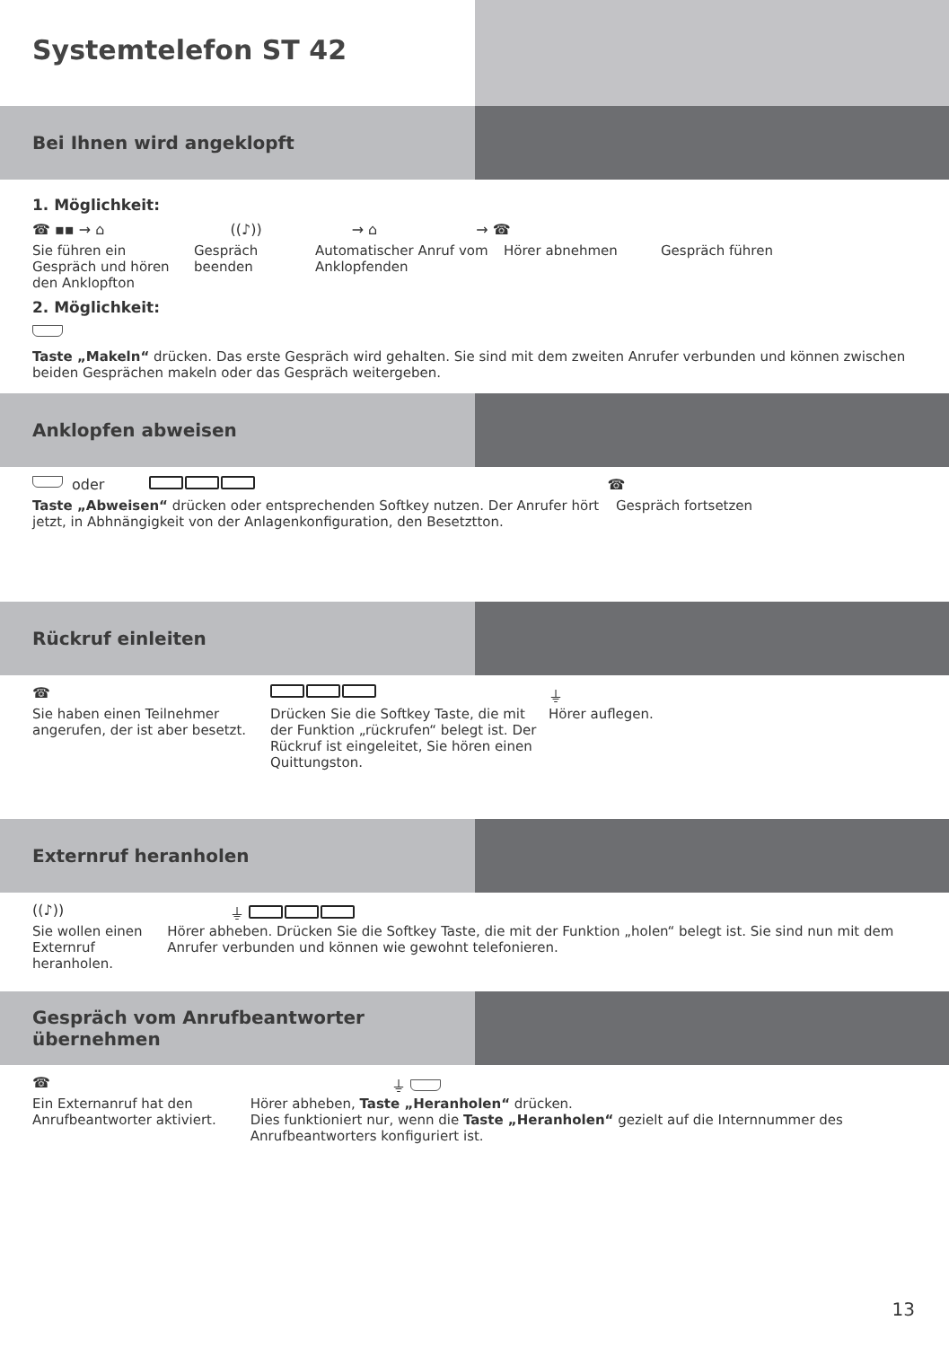Systemtelefon ST 42
Bei Ihnen wird angeklopft
1. Möglichkeit:
☎ ▪▪ → ⌂ ((♪)) → ⌂ → ☎
Sie führen ein Gespräch und hören den Anklopfton
Gespräch beenden
Automatischer Anruf vom Anklopfenden
Hörer abnehmen Gespräch führen
2. Möglichkeit:
Taste „Makeln“ drücken. Das erste Gespräch wird gehalten. Sie sind mit dem zweiten Anrufer verbunden und können zwischen beiden Gesprächen makeln oder das Gespräch weitergeben.
Anklopfen abweisen
oder ☎
Taste „Abweisen“ drücken oder entsprechenden Softkey nutzen. Der Anrufer hört jetzt, in Abhnängigkeit von der Anlagenkonfiguration, den Besetztton.
Gespräch fortsetzen
Rückruf einleiten
☎ ⏚
Sie haben einen Teilnehmer angerufen, der ist aber besetzt.
Drücken Sie die Softkey Taste, die mit der Funktion „rückrufen“ belegt ist. Der Rückruf ist eingeleitet, Sie hören einen Quittungston.
Hörer auflegen.
Externruf heranholen
((♪)) ⏚
Sie wollen einen Externruf heranholen.
Hörer abheben. Drücken Sie die Softkey Taste, die mit der Funktion „holen“ belegt ist. Sie sind nun mit dem Anrufer verbunden und können wie gewohnt telefonieren.
Gespräch vom Anrufbeantworter übernehmen
☎ ⏚
Ein Externanruf hat den Anrufbeantworter aktiviert.
Hörer abheben, Taste „Heranholen“ drücken.
Dies funktioniert nur, wenn die Taste „Heranholen“ gezielt auf die Internnummer des Anrufbeantworters konfiguriert ist.
13